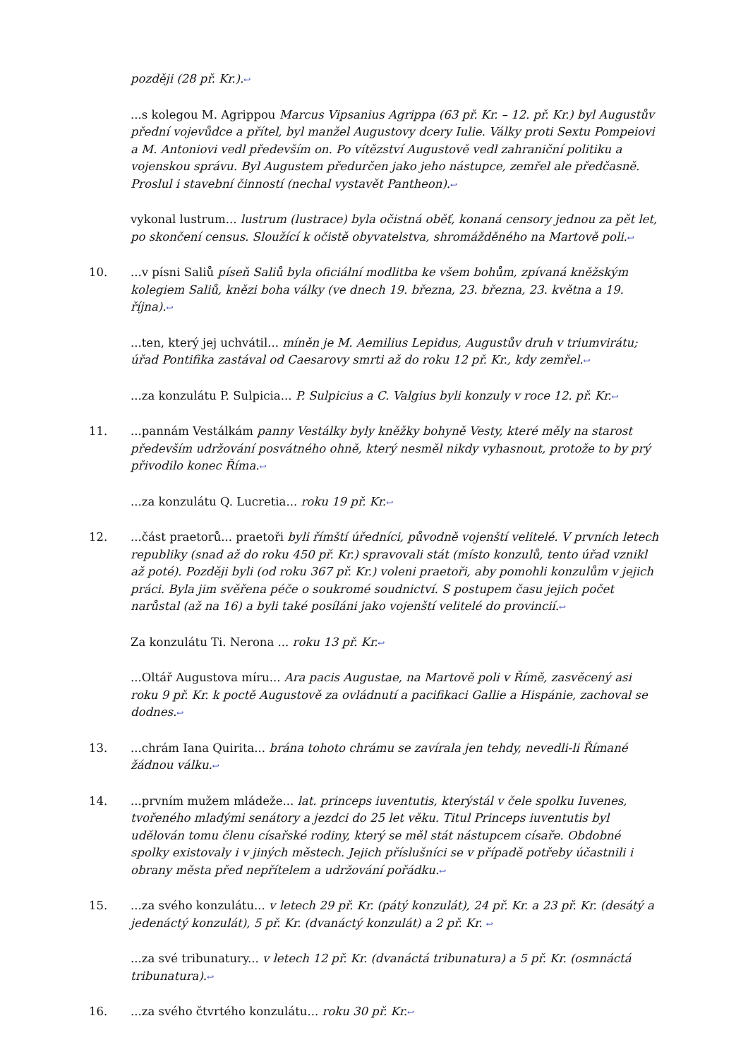později (28 př. Kr.).↩
...s kolegou M. Agrippou Marcus Vipsanius Agrippa (63 př. Kr. – 12. př. Kr.) byl Augustův přední vojevůdce a přítel, byl manžel Augustovy dcery Iulie. Války proti Sextu Pompeiovi a M. Antoniovi vedl především on. Po vítězství Augustově vedl zahraniční politiku a vojenskou správu. Byl Augustem předurčen jako jeho nástupce, zemřel ale předčasně. Proslul i stavební činností (nechal vystavět Pantheon).↩
vykonal lustrum... lustrum (lustrace) byla očistná oběť, konaná censory jednou za pět let, po skončení census. Sloužící k očistě obyvatelstva, shromážděného na Martově poli.↩
10. ...v písni Saliů píseň Saliů byla oficiální modlitba ke všem bohům, zpívaná kněžským kolegiem Saliů, knězi boha války (ve dnech 19. března, 23. března, 23. května a 19. října).↩
...ten, který jej uchvátil... míněn je M. Aemilius Lepidus, Augustův druh v triumvirátu; úřad Pontifika zastával od Caesarovy smrti až do roku 12 př. Kr., kdy zemřel.↩
...za konzulátu P. Sulpicia... P. Sulpicius a C. Valgius byli konzuly v roce 12. př. Kr.↩
11. ...pannám Vestálkám panny Vestálky byly kněžky bohyně Vesty, které měly na starost především udržování posvátného ohně, který nesměl nikdy vyhasnout, protože to by prý přivodilo konec Říma.↩
...za konzulátu Q. Lucretia... roku 19 př. Kr.↩
12. ...část praetorů... praetoři byli římští úředníci, původně vojenští velitelé. V prvních letech republiky (snad až do roku 450 př. Kr.) spravovali stát (místo konzulů, tento úřad vznikl až poté). Později byli (od roku 367 př. Kr.) voleni praetoři, aby pomohli konzulům v jejich práci. Byla jim svěřena péče o soukromé soudnictví. S postupem času jejich počet narůstal (až na 16) a byli také posíláni jako vojenští velitelé do provincií.↩
Za konzulátu Ti. Nerona ... roku 13 př. Kr.↩
...Oltář Augustova míru... Ara pacis Augustae, na Martově poli v Římě, zasvěcený asi roku 9 př. Kr. k poctě Augustově za ovládnutí a pacifikaci Gallie a Hispánie, zachoval se dodnes.↩
13. ...chrám Iana Quirita... brána tohoto chrámu se zavírala jen tehdy, nevedli-li Římané žádnou válku.↩
14. ...prvním mužem mládeže... lat. princeps iuventutis, kterýstál v čele spolku Iuvenes, tvořeného mladými senátory a jezdci do 25 let věku. Titul Princeps iuventutis byl udělován tomu členu císařské rodiny, který se měl stát nástupcem císaře. Obdobné spolky existovaly i v jiných městech. Jejich příslušníci se v případě potřeby účastnili i obrany města před nepřítelem a udržování pořádku.↩
15. ...za svého konzulátu... v letech 29 př. Kr. (pátý konzulát), 24 př. Kr. a 23 př. Kr. (desátý a jedenáctý konzulát), 5 př. Kr. (dvanáctý konzulát) a 2 př. Kr. ↩
...za své tribunatury... v letech 12 př. Kr. (dvanáctá tribunatura) a 5 př. Kr. (osmnáctá tribunatura).↩
16. ...za svého čtvrtého konzulátu... roku 30 př. Kr.↩